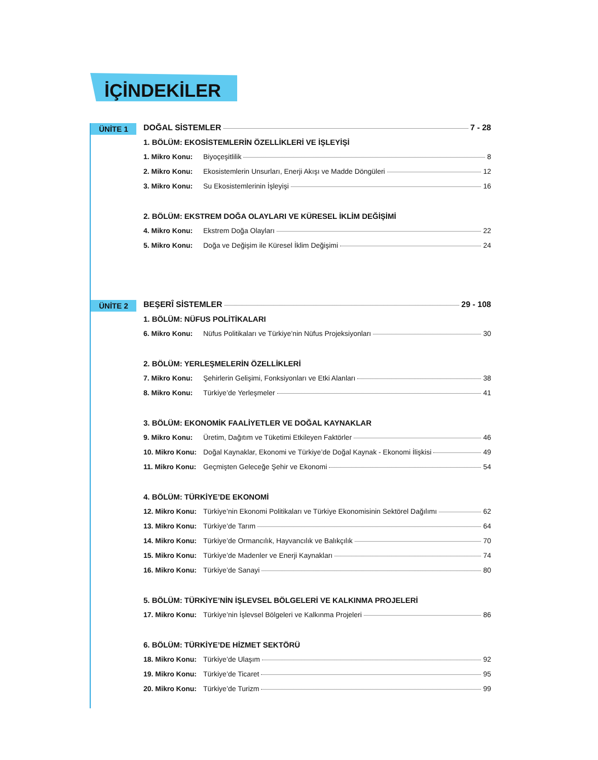İÇİNDEKİLER
ÜNİTE 1
DOĞAL SİSTEMLER 7 - 28
1. BÖLÜM: EKOSİSTEMLERİN ÖZELLİKLERİ VE İŞLEYİŞİ
1. Mikro Konu: Biyoçeşitlilik 8
2. Mikro Konu: Ekosistemlerin Unsurları, Enerji Akışı ve Madde Döngüleri 12
3. Mikro Konu: Su Ekosistemlerinin İşleyişi 16
2. BÖLÜM: EKSTREM DOĞA OLAYLARI VE KÜRESEL İKLİM DEĞİŞİMİ
4. Mikro Konu: Ekstrem Doğa Olayları 22
5. Mikro Konu: Doğa ve Değişim ile Küresel İklim Değişimi 24
ÜNİTE 2
BEŞERÎ SİSTEMLER 29 - 108
1. BÖLÜM: NÜFUS POLİTİKALARI
6. Mikro Konu: Nüfus Politikaları ve Türkiye’nin Nüfus Projeksiyonları 30
2. BÖLÜM: YERLEŞMELERİN ÖZELLİKLERİ
7. Mikro Konu: Şehirlerin Gelişimi, Fonksiyonları ve Etki Alanları 38
8. Mikro Konu: Türkiye’de Yerleşmeler 41
3. BÖLÜM: EKONOMİK FAALİYETLER VE DOĞAL KAYNAKLAR
9. Mikro Konu: Üretim, Dağıtım ve Tüketimi Etkileyen Faktörler 46
10. Mikro Konu: Doğal Kaynaklar, Ekonomi ve Türkiye’de Doğal Kaynak - Ekonomi İlişkisi 49
11. Mikro Konu: Geçmişten Geleceğe Şehir ve Ekonomi 54
4. BÖLÜM: TÜRKİYE’DE EKONOMİ
12. Mikro Konu: Türkiye’nin Ekonomi Politikaları ve Türkiye Ekonomisinin Sektörel Dağılımı 62
13. Mikro Konu: Türkiye’de Tarım 64
14. Mikro Konu: Türkiye’de Ormancılık, Hayvancılık ve Balıkçılık 70
15. Mikro Konu: Türkiye’de Madenler ve Enerji Kaynakları 74
16. Mikro Konu: Türkiye’de Sanayi 80
5. BÖLÜM: TÜRKİYE’NİN İŞLEVSEL BÖLGELERİ VE KALKINMA PROJELERİ
17. Mikro Konu: Türkiye’nin İşlevsel Bölgeleri ve Kalkınma Projeleri 86
6. BÖLÜM: TÜRKİYE’DE HİZMET SEKTÖRÜ
18. Mikro Konu: Türkiye’de Ulaşım 92
19. Mikro Konu: Türkiye’de Ticaret 95
20. Mikro Konu: Türkiye’de Turizm 99